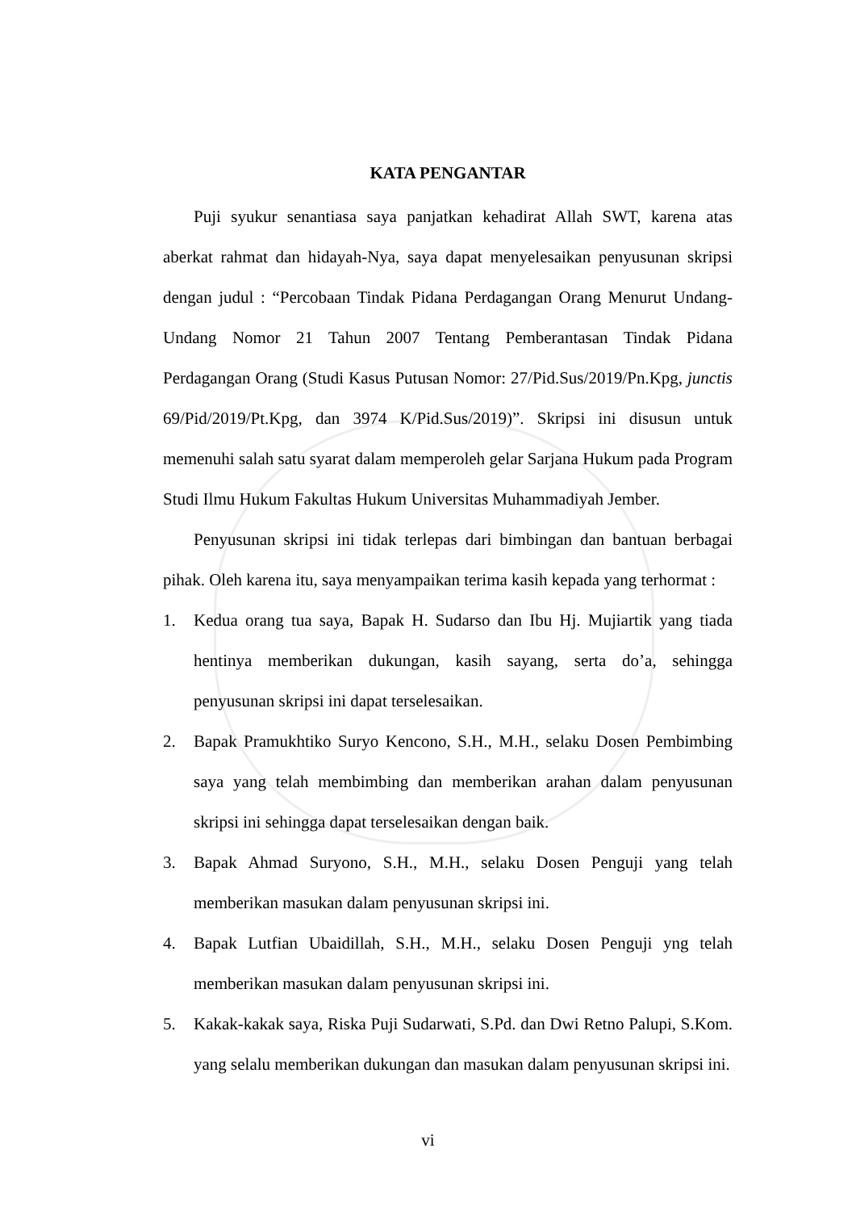KATA PENGANTAR
Puji syukur senantiasa saya panjatkan kehadirat Allah SWT, karena atas aberkat rahmat dan hidayah-Nya, saya dapat menyelesaikan penyusunan skripsi dengan judul : “Percobaan Tindak Pidana Perdagangan Orang Menurut Undang-Undang Nomor 21 Tahun 2007 Tentang Pemberantasan Tindak Pidana Perdagangan Orang (Studi Kasus Putusan Nomor: 27/Pid.Sus/2019/Pn.Kpg, junctis 69/Pid/2019/Pt.Kpg, dan 3974 K/Pid.Sus/2019)”. Skripsi ini disusun untuk memenuhi salah satu syarat dalam memperoleh gelar Sarjana Hukum pada Program Studi Ilmu Hukum Fakultas Hukum Universitas Muhammadiyah Jember.
Penyusunan skripsi ini tidak terlepas dari bimbingan dan bantuan berbagai pihak. Oleh karena itu, saya menyampaikan terima kasih kepada yang terhormat :
1. Kedua orang tua saya, Bapak H. Sudarso dan Ibu Hj. Mujiartik yang tiada hentinya memberikan dukungan, kasih sayang, serta do’a, sehingga penyusunan skripsi ini dapat terselesaikan.
2. Bapak Pramukhtiko Suryo Kencono, S.H., M.H., selaku Dosen Pembimbing saya yang telah membimbing dan memberikan arahan dalam penyusunan skripsi ini sehingga dapat terselesaikan dengan baik.
3. Bapak Ahmad Suryono, S.H., M.H., selaku Dosen Penguji yang telah memberikan masukan dalam penyusunan skripsi ini.
4. Bapak Lutfian Ubaidillah, S.H., M.H., selaku Dosen Penguji yng telah memberikan masukan dalam penyusunan skripsi ini.
5. Kakak-kakak saya, Riska Puji Sudarwati, S.Pd. dan Dwi Retno Palupi, S.Kom. yang selalu memberikan dukungan dan masukan dalam penyusunan skripsi ini.
vi